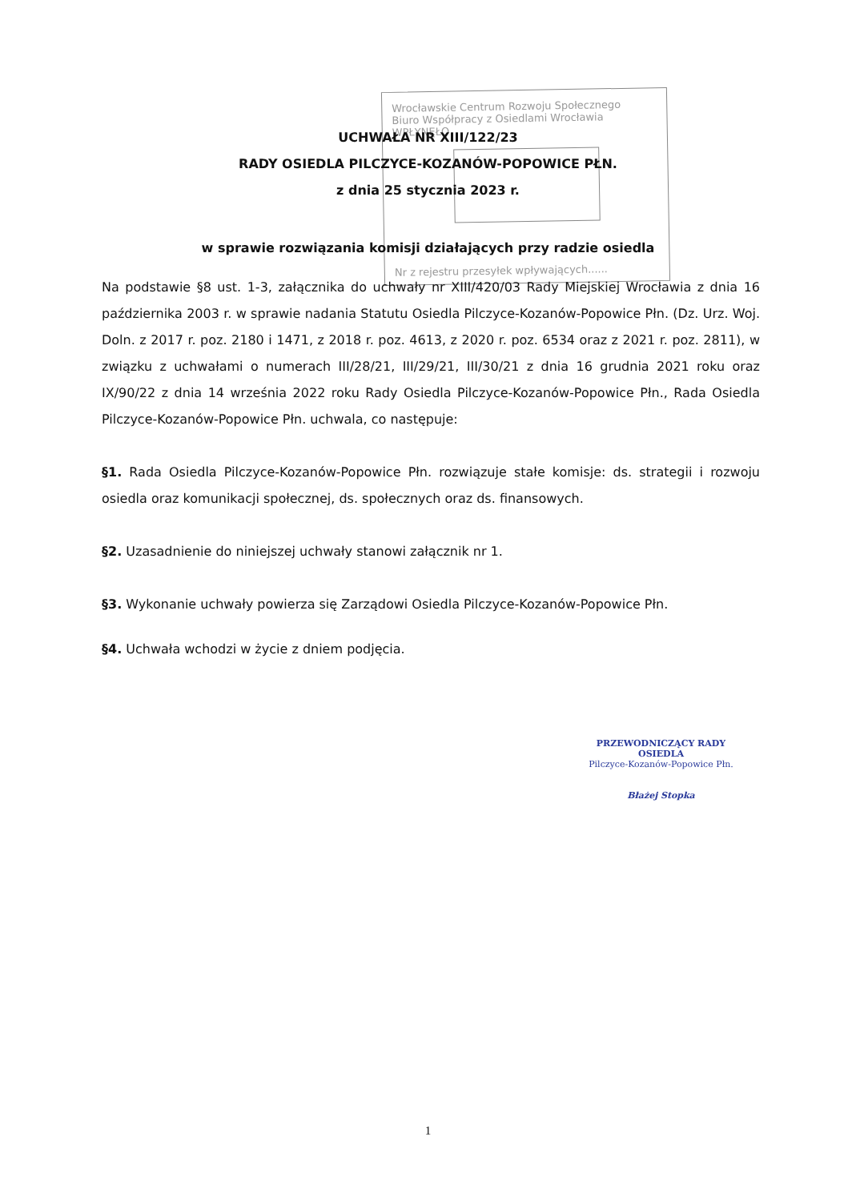Wrocławskie Centrum Rozwoju Społecznego
Biuro Współpracy z Osiedlami Wrocławia
WPŁYNĘŁO
Nr z rejestru przesyłek wpływających......
UCHWAŁA NR XIII/122/23
RADY OSIEDLA PILCZYCE-KOZANÓW-POPOWICE PŁN.
z dnia 25 stycznia 2023 r.
w sprawie rozwiązania komisji działających przy radzie osiedla
Na podstawie §8 ust. 1-3, załącznika do uchwały nr XIII/420/03 Rady Miejskiej Wrocławia z dnia 16 października 2003 r. w sprawie nadania Statutu Osiedla Pilczyce-Kozanów-Popowice Płn. (Dz. Urz. Woj. Doln. z 2017 r. poz. 2180 i 1471, z 2018 r. poz. 4613, z 2020 r. poz. 6534 oraz z 2021 r. poz. 2811), w związku z uchwałami o numerach III/28/21, III/29/21, III/30/21 z dnia 16 grudnia 2021 roku oraz IX/90/22 z dnia 14 września 2022 roku Rady Osiedla Pilczyce-Kozanów-Popowice Płn., Rada Osiedla Pilczyce-Kozanów-Popowice Płn. uchwala, co następuje:
§1. Rada Osiedla Pilczyce-Kozanów-Popowice Płn. rozwiązuje stałe komisje: ds. strategii i rozwoju osiedla oraz komunikacji społecznej, ds. społecznych oraz ds. finansowych.
§2. Uzasadnienie do niniejszej uchwały stanowi załącznik nr 1.
§3. Wykonanie uchwały powierza się Zarządowi Osiedla Pilczyce-Kozanów-Popowice Płn.
§4. Uchwała wchodzi w życie z dniem podjęcia.
PRZEWODNICZĄCY RADY OSIEDLA
Pilczyce-Kozanów-Popowice Płn.
Błażej Stopka
1